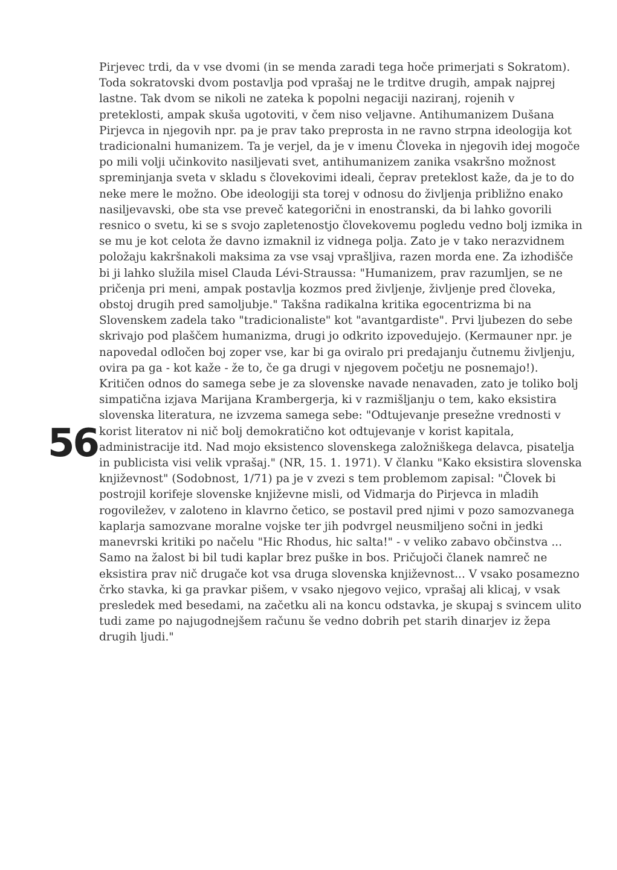56
Pirjevec trdi, da v vse dvomi (in se menda zaradi tega hoče primerjati s Sokratom). Toda sokratovski dvom postavlja pod vprašaj ne le trditve drugih, ampak najprej lastne. Tak dvom se nikoli ne zateka k popolni negaciji naziranj, rojenih v preteklosti, ampak skuša ugotoviti, v čem niso veljavne. Antihumanizem Dušana Pirjevca in njegovih npr. pa je prav tako preprosta in ne ravno strpna ideologija kot tradicionalni humanizem. Ta je verjel, da je v imenu Človeka in njegovih idej mogoče po mili volji učinkovito nasiljevati svet, antihumanizem zanika vsakršno možnost spreminjanja sveta v skladu s človekovimi ideali, čeprav preteklost kaže, da je to do neke mere le možno. Obe ideologiji sta torej v odnosu do življenja približno enako nasiljevavski, obe sta vse preveč kategorični in enostranski, da bi lahko govorili resnico o svetu, ki se s svojo zapletenostjo človekovemu pogledu vedno bolj izmika in se mu je kot celota že davno izmaknil iz vidnega polja. Zato je v tako nerazvidnem položaju kakršnakoli maksima za vse vsaj vprašljiva, razen morda ene. Za izhodišče bi ji lahko služila misel Clauda Lévi-Straussa: "Humanizem, prav razumljen, se ne pričenja pri meni, ampak postavlja kozmos pred življenje, življenje pred človeka, obstoj drugih pred samoljubje." Takšna radikalna kritika egocentrizma bi na Slovenskem zadela tako "tradicionaliste" kot "avantgardiste". Prvi ljubezen do sebe skrivajo pod plaščem humanizma, drugi jo odkrito izpovedujejo. (Kermauner npr. je napovedal odločen boj zoper vse, kar bi ga oviralo pri predajanju čutnemu življenju, ovira pa ga - kot kaže - že to, če ga drugi v njegovem početju ne posnemajo!). Kritičen odnos do samega sebe je za slovenske navade nenavaden, zato je toliko bolj simpatična izjava Marijana Krambergerja, ki v razmišljanju o tem, kako eksistira slovenska literatura, ne izvzema samega sebe: "Odtujevanje presežne vrednosti v korist literatov ni nič bolj demokratično kot odtujevanje v korist kapitala, administracije itd. Nad mojo eksistenco slovenskega založniškega delavca, pisatelja in publicista visi velik vprašaj." (NR, 15. 1. 1971). V članku "Kako eksistira slovenska književnost" (Sodobnost, 1/71) pa je v zvezi s tem problemom zapisal: "Človek bi postrojil korifeje slovenske književne misli, od Vidmarja do Pirjevca in mladih rogoviležev, v zaloteno in klavrno četico, se postavil pred njimi v pozo samozvanega kaplarja samozvane moralne vojske ter jih podvrgel neusmiljeno sočni in jedki manevrski kritiki po načelu "Hic Rhodus, hic salta!" - v veliko zabavo občinstva ... Samo na žalost bi bil tudi kaplar brez puške in bos. Pričujoči članek namreč ne eksistira prav nič drugače kot vsa druga slovenska književnost... V vsako posamezno črko stavka, ki ga pravkar pišem, v vsako njegovo vejico, vprašaj ali klicaj, v vsak presledek med besedami, na začetku ali na koncu odstavka, je skupaj s svincem ulito tudi zame po najugodnejšem računu še vedno dobrih pet starih dinarjev iz žepa drugih ljudi."